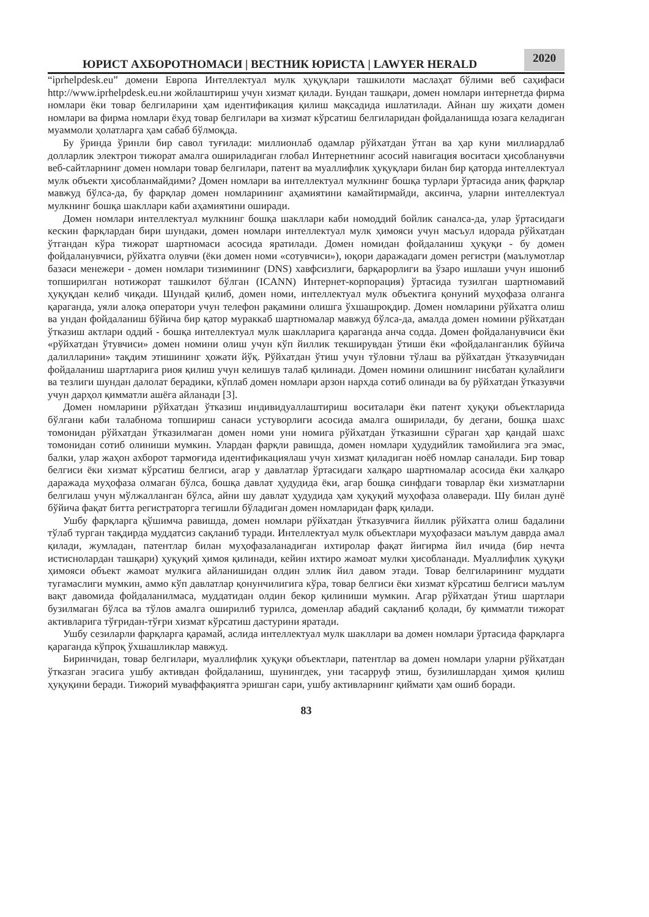ЮРИСТ АХБОРОТНОМАСИ | ВЕСТНИК ЮРИСТА | LAWYER HERALD
2020
“iprhelpdesk.eu” домени Европа Интеллектуал мулк ҳуқуқлари ташкилоти маслаҳат бўлими веб саҳифаси http://www.iprhelpdesk.eu.ни жойлаштириш учун хизмат қилади. Бундан ташқари, домен номлари интернетда фирма номлари ёки товар белгиларини ҳам идентификация қилиш мақсадида ишлатилади. Айнан шу жиҳати домен номлари ва фирма номлари ёхуд товар белгилари ва хизмат кўрсатиш белгиларидан фойдаланишда юзага келадиган муаммоли ҳолатларга ҳам сабаб бўлмоқда.
Бу ўринда ўринли бир савол туғилади: миллионлаб одамлар рўйхатдан ўтган ва ҳар куни миллиардлаб долларлик электрон тижорат амалга ошириладиган глобал Интернетнинг асосий навигация воситаси ҳисобланувчи веб-сайтларнинг домен номлари товар белгилари, патент ва муаллифлик ҳуқуқлари билан бир қаторда интеллектуал мулк объекти ҳисобланмайдими? Домен номлари ва интеллектуал мулкнинг бошқа турлари ўртасида аниқ фарқлар мавжуд бўлса-да, бу фарқлар домен номларининг аҳамиятини камайтирмайди, аксинча, уларни интеллектуал мулкнинг бошқа шакллари каби аҳамиятини оширади.
Домен номлари интеллектуал мулкнинг бошқа шакллари каби номоддий бойлик саналса-да, улар ўртасидаги кескин фарқлардан бири шундаки, домен номлари интеллектуал мулк ҳимояси учун масъул идорада рўйхатдан ўтгандан кўра тижорат шартномаси асосида яратилади. Домен номидан фойдаланиш ҳуқуқи - бу домен фойдаланувчиси, рўйхатга олувчи (ёки домен номи «сотувчиси»), юқори даражадаги домен регистри (маълумотлар базаси менежери - домен номлари тизимининг (DNS) хавфсизлиги, барқарорлиги ва ўзаро ишлаши учун ишониб топширилган нотижорат ташкилот бўлган (ICANN) Интернет-корпорация) ўртасида тузилган шартномавий ҳуқуқдан келиб чиқади. Шундай қилиб, домен номи, интеллектуал мулк объектига қонуний муҳофаза олганга қараганда, уяли алоқа оператори учун телефон рақамини олишга ўхшашроқдир. Домен номларини рўйхатга олиш ва ундан фойдаланиш бўйича бир қатор мураккаб шартномалар мавжуд бўлса-да, амалда домен номини рўйхатдан ўтказиш актлари оддий - бошқа интеллектуал мулк шаклларига қараганда анча содда. Домен фойдаланувчиси ёки «рўйхатдан ўтувчиси» домен номини олиш учун кўп йиллик текширувдан ўтиши ёки «фойдаланганлик бўйича далилларини» тақдим этишининг ҳожати йўқ. Рўйхатдан ўтиш учун тўловни тўлаш ва рўйхатдан ўтказувчидан фойдаланиш шартларига риоя қилиш учун келишув талаб қилинади. Домен номини олишнинг нисбатан қулайлиги ва тезлиги шундан далолат берадики, кўплаб домен номлари арзон нархда сотиб олинади ва бу рўйхатдан ўтказувчи учун дарҳол қимматли ашёга айланади [3].
Домен номларини рўйхатдан ўтказиш индивидуаллаштириш воситалари ёки патент ҳуқуқи объектларида бўлгани каби талабнома топшириш санаси устуворлиги асосида амалга оширилади, бу дегани, бошқа шахс томонидан рўйхатдан ўтказилмаган домен номи уни номига рўйхатдан ўтказишни сўраган ҳар қандай шахс томонидан сотиб олиниши мумкин. Улардан фарқли равишда, домен номлари ҳудудийлик тамойилига эга эмас, балки, улар жаҳон ахборот тармоғида идентификациялаш учун хизмат қиладиган ноёб номлар саналади. Бир товар белгиси ёки хизмат кўрсатиш белгиси, агар у давлатлар ўртасидаги халқаро шартномалар асосида ёки халқаро даражада муҳофаза олмаган бўлса, бошқа давлат ҳудудида ёки, агар бошқа синфдаги товарлар ёки хизматларни белгилаш учун мўлжалланган бўлса, айни шу давлат ҳудудида ҳам ҳуқуқий муҳофаза олаверади. Шу билан дунё бўйича фақат битта регистраторга тегишли бўладиган домен номларидан фарқ қилади.
Ушбу фарқларга қўшимча равишда, домен номлари рўйхатдан ўтказувчига йиллик рўйхатга олиш бадалини тўлаб турган тақдирда муддатсиз сақланиб туради. Интеллектуал мулк объектлари муҳофазаси маълум даврда амал қилади, жумладан, патентлар билан муҳофазаланадиган ихтиролар фақат йигирма йил ичида (бир нечта истиснолардан ташқари) ҳуқуқий ҳимоя қилинади, кейин ихтиро жамоат мулки ҳисобланади. Муаллифлик ҳуқуқи ҳимояси объект жамоат мулкига айланишидан олдин эллик йил давом этади. Товар белгиларининг муддати тугамаслиги мумкин, аммо кўп давлатлар қонунчилигига кўра, товар белгиси ёки хизмат кўрсатиш белгиси маълум вақт давомида фойдаланилмаса, муддатидан олдин бекор қилиниши мумкин. Агар рўйхатдан ўтиш шартлари бузилмаган бўлса ва тўлов амалга оширилиб турилса, доменлар абадий сақланиб қолади, бу қимматли тижорат активларига тўғридан-тўғри хизмат кўрсатиш дастурини яратади.
Ушбу сезиларли фарқларга қарамай, аслида интеллектуал мулк шакллари ва домен номлари ўртасида фарқларга қараганда кўпроқ ўхшашликлар мавжуд.
Биринчидан, товар белгилари, муаллифлик ҳуқуқи объектлари, патентлар ва домен номлари уларни рўйхатдан ўтказган эгасига ушбу активдан фойдаланиш, шунингдек, уни тасарруф этиш, бузилишлардан ҳимоя қилиш ҳуқуқини беради. Тижорий муваффақиятга эришган сари, ушбу активларнинг қиймати ҳам ошиб боради.
83